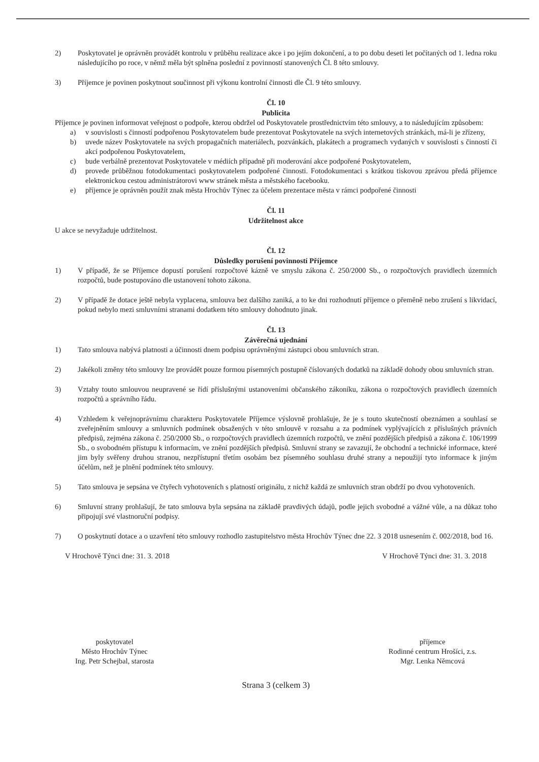2) Poskytovatel je oprávněn provádět kontrolu v průběhu realizace akce i po jejím dokončení, a to po dobu deseti let počítaných od 1. ledna roku následujícího po roce, v němž měla být splněna poslední z povinností stanovených Čl. 8 této smlouvy.
3) Příjemce je povinen poskytnout součinnost při výkonu kontrolní činnosti dle Čl. 9 této smlouvy.
Čl. 10
Publicita
Příjemce je povinen informovat veřejnost o podpoře, kterou obdržel od Poskytovatele prostřednictvím této smlouvy, a to následujícím způsobem:
a) v souvislosti s činností podpořenou Poskytovatelem bude prezentovat Poskytovatele na svých internetových stránkách, má-li je zřízeny,
b) uvede název Poskytovatele na svých propagačních materiálech, pozvánkách, plakátech a programech vydaných v souvislosti s činností či akcí podpořenou Poskytovatelem,
c) bude verbálně prezentovat Poskytovatele v médiích případně při moderování akce podpořené Poskytovatelem,
d) provede průběžnou fotodokumentaci poskytovatelem podpořené činnosti. Fotodokumentaci s krátkou tiskovou zprávou předá příjemce elektronickou cestou administrátorovi www stránek města a městského facebooku.
e) příjemce je oprávněn použít znak města Hrochův Týnec za účelem prezentace města v rámci podpořené činnosti
Čl. 11
Udržitelnost akce
U akce se nevyžaduje udržitelnost.
Čl. 12
Důsledky porušení povinností Příjemce
1) V případě, že se Příjemce dopustí porušení rozpočtové kázně ve smyslu zákona č. 250/2000 Sb., o rozpočtových pravidlech územních rozpočtů, bude postupováno dle ustanovení tohoto zákona.
2) V případě že dotace ještě nebyla vyplacena, smlouva bez dalšího zaniká, a to ke dni rozhodnutí příjemce o přeměně nebo zrušení s likvidací, pokud nebylo mezi smluvními stranami dodatkem této smlouvy dohodnuto jinak.
Čl. 13
Závěrečná ujednání
1) Tato smlouva nabývá platnosti a účinnosti dnem podpisu oprávněnými zástupci obou smluvních stran.
2) Jakékoli změny této smlouvy lze provádět pouze formou písemných postupně číslovaných dodatků na základě dohody obou smluvních stran.
3) Vztahy touto smlouvou neupravené se řídí příslušnými ustanoveními občanského zákoníku, zákona o rozpočtových pravidlech územních rozpočtů a správního řádu.
4) Vzhledem k veřejnoprávnímu charakteru Poskytovatele Příjemce výslovně prohlašuje, že je s touto skutečností obeznámen a souhlasí se zveřejněním smlouvy a smluvních podmínek obsažených v této smlouvě v rozsahu a za podmínek vyplývajících z příslušných právních předpisů, zejména zákona č. 250/2000 Sb., o rozpočtových pravidlech územních rozpočtů, ve znění pozdějších předpisů a zákona č. 106/1999 Sb., o svobodném přístupu k informacím, ve znění pozdějších předpisů. Smluvní strany se zavazují, že obchodní a technické informace, které jim byly svěřeny druhou stranou, nezpřístupní třetím osobám bez písemného souhlasu druhé strany a nepoužijí tyto informace k jiným účelům, než je plnění podmínek této smlouvy.
5) Tato smlouva je sepsána ve čtyřech vyhotoveních s platností originálu, z nichž každá ze smluvních stran obdrží po dvou vyhotoveních.
6) Smluvní strany prohlašují, že tato smlouva byla sepsána na základě pravdivých údajů, podle jejich svobodné a vážné vůle, a na důkaz toho připojují své vlastnoruční podpisy.
7) O poskytnutí dotace a o uzavření této smlouvy rozhodlo zastupitelstvo města Hrochův Týnec dne 22. 3 2018 usnesením č. 002/2018, bod 16.
V Hrochově Týnci dne: 31. 3. 2018 V Hrochově Týnci dne: 31. 3. 2018
poskytovatel
Město Hrochův Týnec
Ing. Petr Schejbal, starosta
příjemce
Rodinné centrum Hrošíci, z.s.
Mgr. Lenka Němcová
Strana 3 (celkem 3)